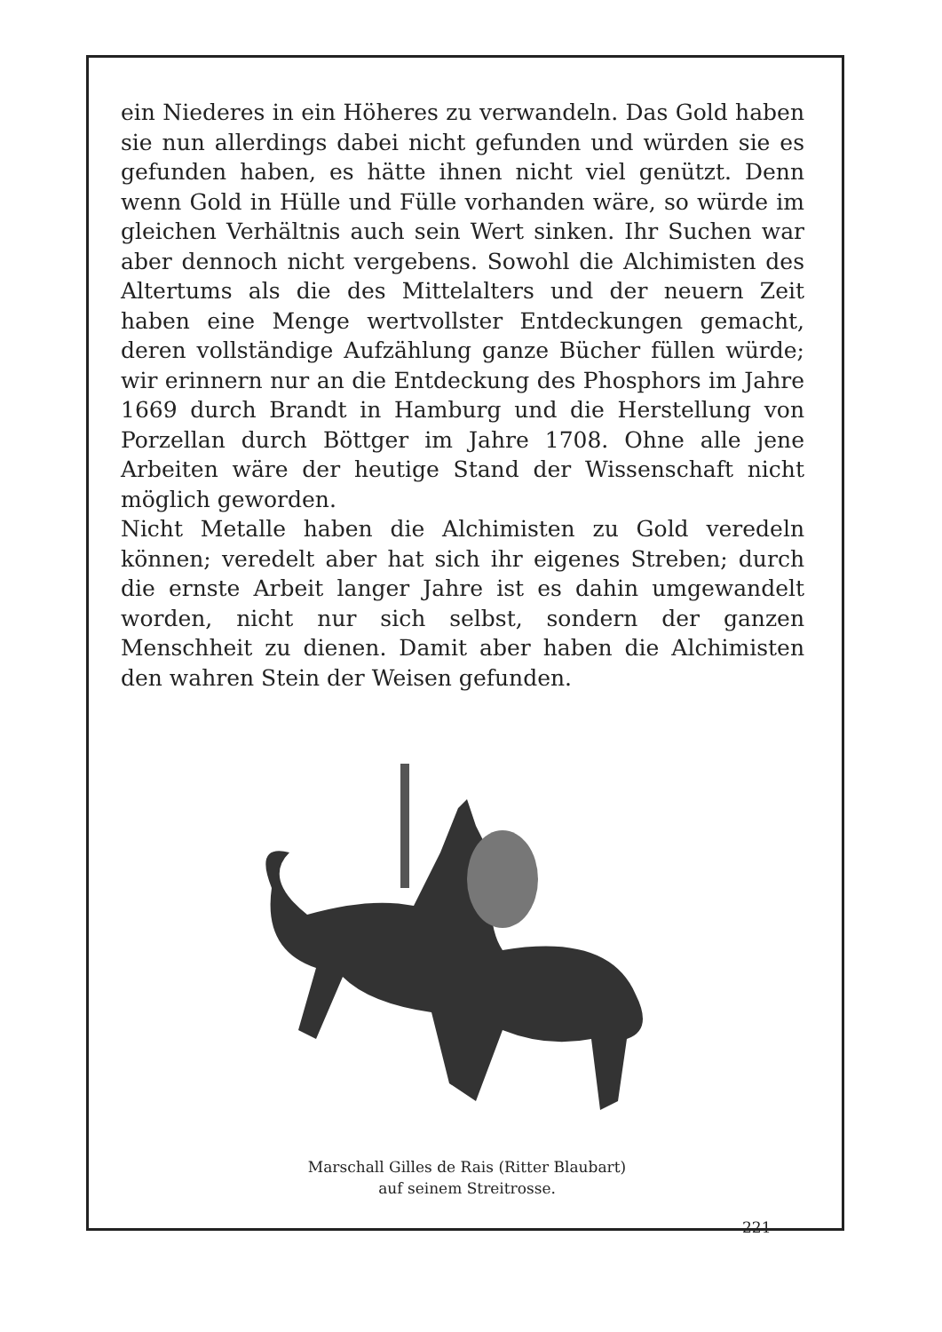ein Niederes in ein Höheres zu verwandeln. Das Gold haben sie nun allerdings dabei nicht gefunden und würden sie es gefunden haben, es hätte ihnen nicht viel genützt. Denn wenn Gold in Hülle und Fülle vorhanden wäre, so würde im gleichen Verhältnis auch sein Wert sinken. Ihr Suchen war aber dennoch nicht vergebens. Sowohl die Alchimisten des Altertums als die des Mittelalters und der neuern Zeit haben eine Menge wertvollster Entdeckungen gemacht, deren vollständige Aufzählung ganze Bücher füllen würde; wir erinnern nur an die Entdeckung des Phosphors im Jahre 1669 durch Brandt in Hamburg und die Herstellung von Porzellan durch Böttger im Jahre 1708. Ohne alle jene Arbeiten wäre der heutige Stand der Wissenschaft nicht möglich geworden.
Nicht Metalle haben die Alchimisten zu Gold veredeln können; veredelt aber hat sich ihr eigenes Streben; durch die ernste Arbeit langer Jahre ist es dahin umgewandelt worden, nicht nur sich selbst, sondern der ganzen Menschheit zu dienen. Damit aber haben die Alchimisten den wahren Stein der Weisen gefunden.
Marschall Gilles de Rais (Ritter Blaubart) auf seinem Streitrosse.
221